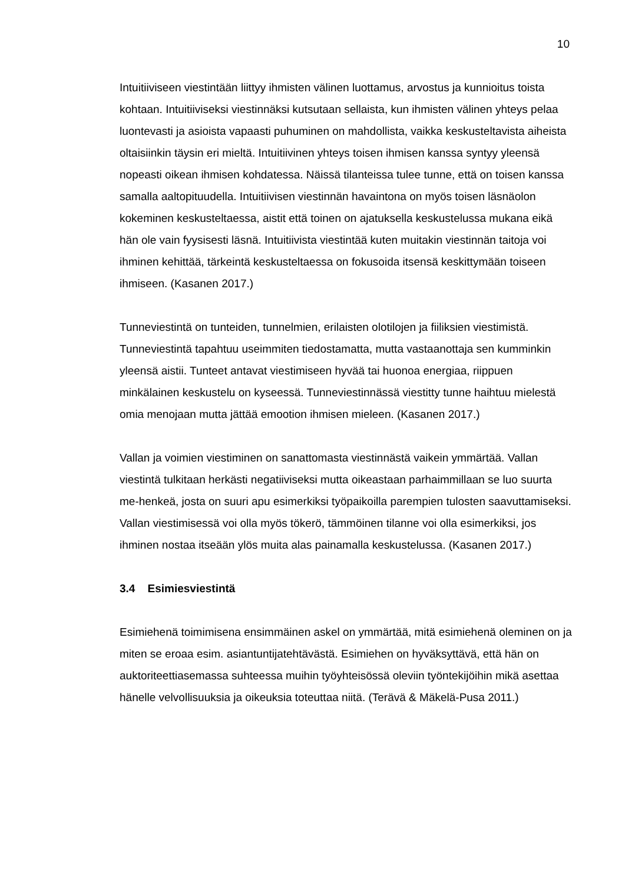10
Intuitiiviseen viestintään liittyy ihmisten välinen luottamus, arvostus ja kunnioitus toista kohtaan. Intuitiiviseksi viestinnäksi kutsutaan sellaista, kun ihmisten välinen yhteys pelaa luontevasti ja asioista vapaasti puhuminen on mahdollista, vaikka keskusteltavista aiheista oltaisiinkin täysin eri mieltä. Intuitiivinen yhteys toisen ihmisen kanssa syntyy yleensä nopeasti oikean ihmisen kohdatessa. Näissä tilanteissa tulee tunne, että on toisen kanssa samalla aaltopituudella. Intuitiivisen viestinnän havaintona on myös toisen läsnäolon kokeminen keskusteltaessa, aistit että toinen on ajatuksella keskustelussa mukana eikä hän ole vain fyysisesti läsnä. Intuitiivista viestintää kuten muitakin viestinnän taitoja voi ihminen kehittää, tärkeintä keskusteltaessa on fokusoida itsensä keskittymään toiseen ihmiseen. (Kasanen 2017.)
Tunneviestintä on tunteiden, tunnelmien, erilaisten olotilojen ja fiiliksien viestimistä. Tunneviestintä tapahtuu useimmiten tiedostamatta, mutta vastaanottaja sen kumminkin yleensä aistii. Tunteet antavat viestimiseen hyvää tai huonoa energiaa, riippuen minkälainen keskustelu on kyseessä. Tunneviestinnässä viestitty tunne haihtuu mielestä omia menojaan mutta jättää emootion ihmisen mieleen. (Kasanen 2017.)
Vallan ja voimien viestiminen on sanattomasta viestinnästä vaikein ymmärtää. Vallan viestintä tulkitaan herkästi negatiiviseksi mutta oikeastaan parhaimmillaan se luo suurta me-henkeä, josta on suuri apu esimerkiksi työpaikoilla parempien tulosten saavuttamiseksi. Vallan viestimisessä voi olla myös tökerö, tämmöinen tilanne voi olla esimerkiksi, jos ihminen nostaa itseään ylös muita alas painamalla keskustelussa. (Kasanen 2017.)
3.4 Esimiesviestintä
Esimiehenä toimimisena ensimmäinen askel on ymmärtää, mitä esimiehenä oleminen on ja miten se eroaa esim. asiantuntijatehtävästä. Esimiehen on hyväksyttävä, että hän on auktoriteettiasemassa suhteessa muihin työyhteisössä oleviin työntekijöihin mikä asettaa hänelle velvollisuuksia ja oikeuksia toteuttaa niitä. (Terävä & Mäkelä-Pusa 2011.)